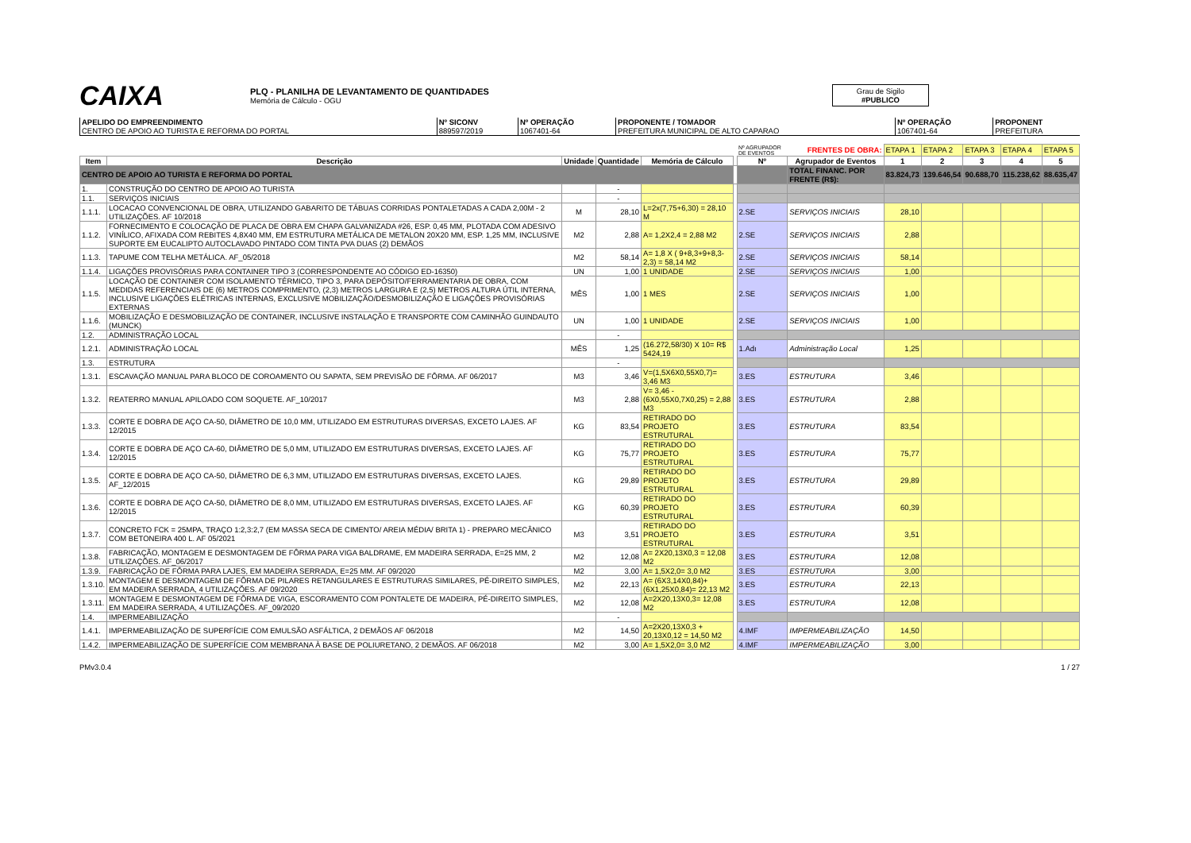CAIXA
PLQ - PLANILHA DE LEVANTAMENTO DE QUANTIDADES
Memória de Cálculo - OGU
Grau de Sigilo
#PUBLICO
| APELIDO DO EMPREENDIMENTO CENTRO DE APOIO AO TURISTA E REFORMA DO PORTAL | Nº SICONV 889597/2019 | Nº OPERAÇÃO 1067401-64 | PROPONENTE / TOMADOR PREFEITURA MUNICIPAL DE ALTO CAPARAO | Nº OPERAÇÃO 1067401-64 | PROPONENT PREFEITURA |
| | | | | | | Nº AGRUPADOR DE EVENTOS | FRENTES DE OBRA: | ETAPA 1 | ETAPA 2 | ETAPA 3 | ETAPA 4 | ETAPA 5 |
| Item | Descrição | Unidade | Quantidade | Memória de Cálculo | | Nº | Agrupador de Eventos | 1 | 2 | 3 | 4 | 5 |
| CENTRO DE APOIO AO TURISTA E REFORMA DO PORTAL | | | | | | | TOTAL FINANC. POR FRENTE (R$): | 83.824,73 | 139.646,54 | 90.688,70 | 115.238,62 | 88.635,47 |
| 1. | CONSTRUÇÃO DO CENTRO DE APOIO AO TURISTA | | - | | | | | | | | | |
| 1.1. | SERVIÇOS INICIAIS | | - | | | | | | | | | |
| 1.1.1. | LOCACAO CONVENCIONAL DE OBRA, UTILIZANDO GABARITO DE TÁBUAS CORRIDAS PONTALETADAS A CADA 2,00M - 2 UTILIZAÇÕES. AF 10/2018 | M | 28,10 | L=2x(7,75+6,30) = 28,10 M | | 2.SE | SERVIÇOS INICIAIS | 28,10 | | | | |
| 1.1.2. | FORNECIMENTO E COLOCAÇÃO DE PLACA DE OBRA EM CHAPA GALVANIZADA #26, ESP. 0,45 MM, PLOTADA COM ADESIVO VINÍLICO, AFIXADA COM REBITES 4,8X40 MM, EM ESTRUTURA METÁLICA DE METALON 20X20 MM, ESP. 1,25 MM, INCLUSIVE SUPORTE EM EUCALIPTO AUTOCLAVADO PINTADO COM TINTA PVA DUAS (2) DEMÃOS | M2 | 2,88 | A= 1,2X2,4 = 2,88 M2 | | 2.SE | SERVIÇOS INICIAIS | 2,88 | | | | |
| 1.1.3. | TAPUME COM TELHA METÁLICA. AF_05/2018 | M2 | 58,14 | A= 1,8 X ( 9+8,3+9+8,3-2,3) = 58,14 M2 | | 2.SE | SERVIÇOS INICIAIS | 58,14 | | | | |
| 1.1.4. | LIGAÇÕES PROVISÓRIAS PARA CONTAINER TIPO 3 (CORRESPONDENTE AO CÓDIGO ED-16350) | UN | 1,00 | 1 UNIDADE | | 2.SE | SERVIÇOS INICIAIS | 1,00 | | | | |
| 1.1.5. | LOCAÇÃO DE CONTAINER COM ISOLAMENTO TÉRMICO, TIPO 3, PARA DEPÓSITO/FERRAMENTARIA DE OBRA, COM MEDIDAS REFERENCIAIS DE (6) METROS COMPRIMENTO, (2,3) METROS LARGURA E (2,5) METROS ALTURA ÚTIL INTERNA, INCLUSIVE LIGAÇÕES ELÉTRICAS INTERNAS, EXCLUSIVE MOBILIZAÇÃO/DESMOBILIZAÇÃO E LIGAÇÕES PROVISÓRIAS EXTERNAS | MÊS | 1,00 | 1 MES | | 2.SE | SERVIÇOS INICIAIS | 1,00 | | | | |
| 1.1.6. | MOBILIZAÇÃO E DESMOBILIZAÇÃO DE CONTAINER, INCLUSIVE INSTALAÇÃO E TRANSPORTE COM CAMINHÃO GUINDAUTO (MUNCK) | UN | 1,00 | 1 UNIDADE | | 2.SE | SERVIÇOS INICIAIS | 1,00 | | | | |
| 1.2. | ADMINISTRAÇÃO LOCAL | | - | | | | | | | | | |
| 1.2.1. | ADMINISTRAÇÃO LOCAL | MÊS | 1,25 | (16.272,58/30) X 10= R$ 5424,19 | | 1.Adı | Administração Local | 1,25 | | | | |
| 1.3. | ESTRUTURA | | - | | | | | | | | | |
| 1.3.1. | ESCAVAÇÃO MANUAL PARA BLOCO DE COROAMENTO OU SAPATA, SEM PREVISÃO DE FÔRMA. AF 06/2017 | M3 | 3,46 | V=(1,5X6X0,55X0,7)= 3,46 M3 | | 3.ES | ESTRUTURA | 3,46 | | | | |
| 1.3.2. | REATERRO MANUAL APILOADO COM SOQUETE. AF_10/2017 | M3 | 2,88 | V= 3,46 - (6X0,55X0,7X0,25) = 2,88 M3 | | 3.ES | ESTRUTURA | 2,88 | | | | |
| 1.3.3. | CORTE E DOBRA DE AÇO CA-50, DIÂMETRO DE 10,0 MM, UTILIZADO EM ESTRUTURAS DIVERSAS, EXCETO LAJES. AF 12/2015 | KG | 83,54 | RETIRADO DO PROJETO ESTRUTURAL | | 3.ES | ESTRUTURA | 83,54 | | | | |
| 1.3.4. | CORTE E DOBRA DE AÇO CA-60, DIÂMETRO DE 5,0 MM, UTILIZADO EM ESTRUTURAS DIVERSAS, EXCETO LAJES. AF 12/2015 | KG | 75,77 | RETIRADO DO PROJETO ESTRUTURAL | | 3.ES | ESTRUTURA | 75,77 | | | | |
| 1.3.5. | CORTE E DOBRA DE AÇO CA-50, DIÂMETRO DE 6,3 MM, UTILIZADO EM ESTRUTURAS DIVERSAS, EXCETO LAJES. AF_12/2015 | KG | 29,89 | RETIRADO DO PROJETO ESTRUTURAL | | 3.ES | ESTRUTURA | 29,89 | | | | |
| 1.3.6. | CORTE E DOBRA DE AÇO CA-50, DIÂMETRO DE 8,0 MM, UTILIZADO EM ESTRUTURAS DIVERSAS, EXCETO LAJES. AF 12/2015 | KG | 60,39 | RETIRADO DO PROJETO ESTRUTURAL | | 3.ES | ESTRUTURA | 60,39 | | | | |
| 1.3.7. | CONCRETO FCK = 25MPA, TRAÇO 1:2,3:2,7 (EM MASSA SECA DE CIMENTO/ AREIA MÉDIA/ BRITA 1) - PREPARO MECÂNICO COM BETONEIRA 400 L. AF 05/2021 | M3 | 3,51 | RETIRADO DO PROJETO ESTRUTURAL | | 3.ES | ESTRUTURA | 3,51 | | | | |
| 1.3.8. | FABRICAÇÃO, MONTAGEM E DESMONTAGEM DE FÔRMA PARA VIGA BALDRAME, EM MADEIRA SERRADA, E=25 MM, 2 UTILIZAÇÕES. AF_06/2017 | M2 | 12,08 | A= 2X20,13X0,3 = 12,08 M2 | | 3.ES | ESTRUTURA | 12,08 | | | | |
| 1.3.9. | FABRICAÇÃO DE FÔRMA PARA LAJES, EM MADEIRA SERRADA, E=25 MM. AF 09/2020 | M2 | 3,00 | A= 1,5X2,0= 3,0 M2 | | 3.ES | ESTRUTURA | 3,00 | | | | |
| 1.3.10. | MONTAGEM E DESMONTAGEM DE FÔRMA DE PILARES RETANGULARES E ESTRUTURAS SIMILARES, PÉ-DIREITO SIMPLES, EM MADEIRA SERRADA, 4 UTILIZAÇÕES. AF 09/2020 | M2 | 22,13 | A= (6X3,14X0,84)+(6X1,25X0,84)= 22,13 M2 | | 3.ES | ESTRUTURA | 22,13 | | | | |
| 1.3.11. | MONTAGEM E DESMONTAGEM DE FÔRMA DE VIGA, ESCORAMENTO COM PONTALETE DE MADEIRA, PÉ-DIREITO SIMPLES, EM MADEIRA SERRADA, 4 UTILIZAÇÕES. AF_09/2020 | M2 | 12,08 | A=2X20,13X0,3= 12,08 M2 | | 3.ES | ESTRUTURA | 12,08 | | | | |
| 1.4. | IMPERMEABILIZAÇÃO | | - | | | | | | | | | |
| 1.4.1. | IMPERMEABILIZAÇÃO DE SUPERFÍCIE COM EMULSÃO ASFÁLTICA, 2 DEMÃOS AF 06/2018 | M2 | 14,50 | A=2X20,13X0,3 + 20,13X0,12 = 14,50 M2 | | 4.IMF | IMPERMEABILIZAÇÃO | 14,50 | | | | |
| 1.4.2. | IMPERMEABILIZAÇÃO DE SUPERFÍCIE COM MEMBRANA À BASE DE POLIURETANO, 2 DEMÃOS. AF 06/2018 | M2 | 3,00 | A= 1,5X2,0= 3,0 M2 | | 4.IMF | IMPERMEABILIZAÇÃO | 3,00 | | | | |
PMv3.0.4 1 / 27